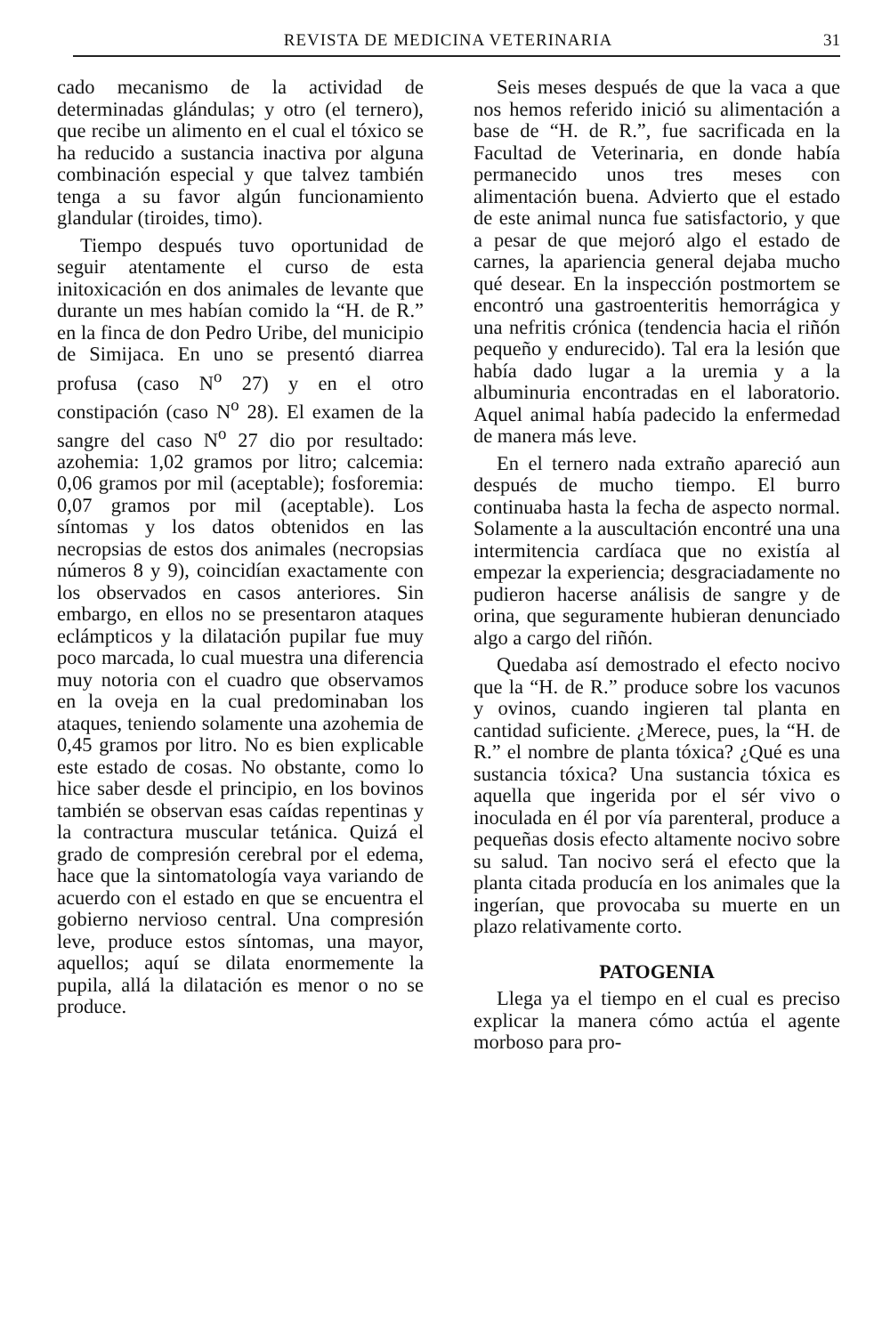REVISTA DE MEDICINA VETERINARIA 31
cado mecanismo de la actividad de determinadas glándulas; y otro (el ternero), que recibe un alimento en el cual el tóxico se ha reducido a sustancia inactiva por alguna combinación especial y que talvez también tenga a su favor algún funcionamiento glandular (tiroides, timo).
Tiempo después tuvo oportunidad de seguir atentamente el curso de esta initoxicación en dos animales de levante que durante un mes habían comido la “H. de R.” en la finca de don Pedro Uribe, del municipio de Simijaca. En uno se presentó diarrea profusa (caso N<sup>o</sup> 27) y en el otro constipación (caso N<sup>o</sup> 28). El examen de la sangre del caso N<sup>o</sup> 27 dio por resultado: azohemia: 1,02 gramos por litro; calcemia: 0,06 gramos por mil (aceptable); fosforemia: 0,07 gramos por mil (aceptable). Los síntomas y los datos obtenidos en las necropsias de estos dos animales (necropsias números 8 y 9), coincidían exactamente con los observados en casos anteriores. Sin embargo, en ellos no se presentaron ataques eclámpticos y la dilatación pupilar fue muy poco marcada, lo cual muestra una diferencia muy notoria con el cuadro que observamos en la oveja en la cual predominaban los ataques, teniendo solamente una azohemia de 0,45 gramos por litro. No es bien explicable este estado de cosas. No obstante, como lo hice saber desde el principio, en los bovinos también se observan esas caídas repentinas y la contractura muscular tetánica. Quizá el grado de compresión cerebral por el edema, hace que la sintomatología vaya variando de acuerdo con el estado en que se encuentra el gobierno nervioso central. Una compresión leve, produce estos síntomas, una mayor, aquellos; aquí se dilata enormemente la pupila, allá la dilatación es menor o no se produce.
Seis meses después de que la vaca a que nos hemos referido inició su alimentación a base de “H. de R.”, fue sacrificada en la Facultad de Veterinaria, en donde había permanecido unos tres meses con alimentación buena. Advierto que el estado de este animal nunca fue satisfactorio, y que a pesar de que mejoró algo el estado de carnes, la apariencia general dejaba mucho qué desear. En la inspección postmortem se encontró una gastroenteritis hemorrágica y una nefritis crónica (tendencia hacia el riñón pequeño y endurecido). Tal era la lesión que había dado lugar a la uremia y a la albuminuria encontradas en el laboratorio. Aquel animal había padecido la enfermedad de manera más leve.
En el ternero nada extraño apareció aun después de mucho tiempo. El burro continuaba hasta la fecha de aspecto normal. Solamente a la auscultación encontré una una intermitencia cardíaca que no existía al empezar la experiencia; desgraciadamente no pudieron hacerse análisis de sangre y de orina, que seguramente hubieran denunciado algo a cargo del riñón.
Quedaba así demostrado el efecto nocivo que la “H. de R.” produce sobre los vacunos y ovinos, cuando ingieren tal planta en cantidad suficiente. ¿Merece, pues, la “H. de R.” el nombre de planta tóxica? ¿Qué es una sustancia tóxica? Una sustancia tóxica es aquella que ingerida por el sér vivo o inoculada en él por vía parenteral, produce a pequeñas dosis efecto altamente nocivo sobre su salud. Tan nocivo será el efecto que la planta citada producía en los animales que la ingerían, que provocaba su muerte en un plazo relativamente corto.
PATOGENIA
Llega ya el tiempo en el cual es preciso explicar la manera cómo actúa el agente morboso para pro-